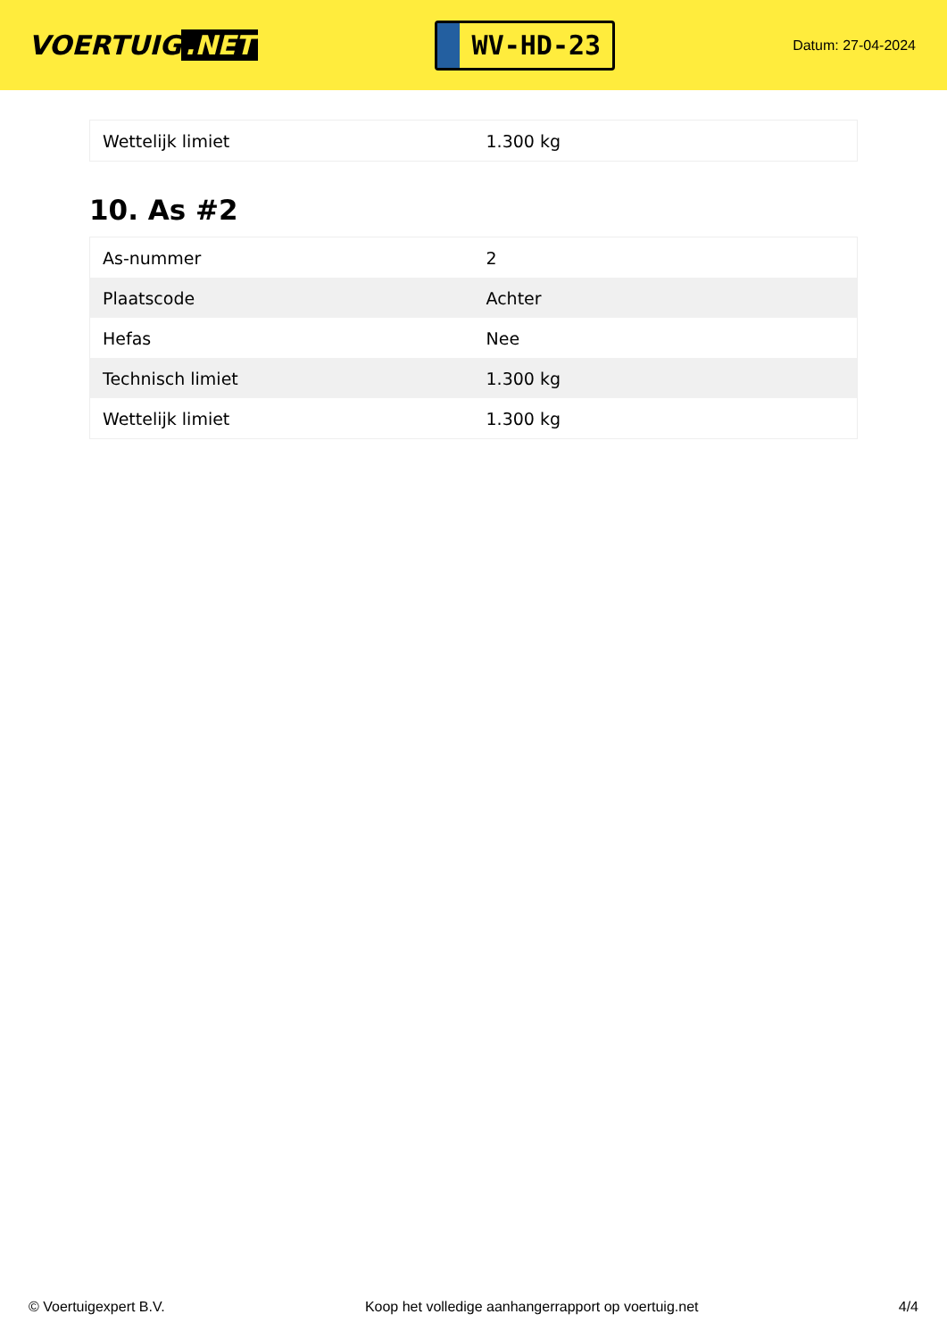VOERTUIG.NET
WV-HD-23
Datum: 27-04-2024
| Wettelijk limiet | 1.300 kg |
10. As #2
| As-nummer | 2 |
| Plaatscode | Achter |
| Hefas | Nee |
| Technisch limiet | 1.300 kg |
| Wettelijk limiet | 1.300 kg |
© Voertuigexpert B.V. Koop het volledige aanhangerrapport op voertuig.net 4/4